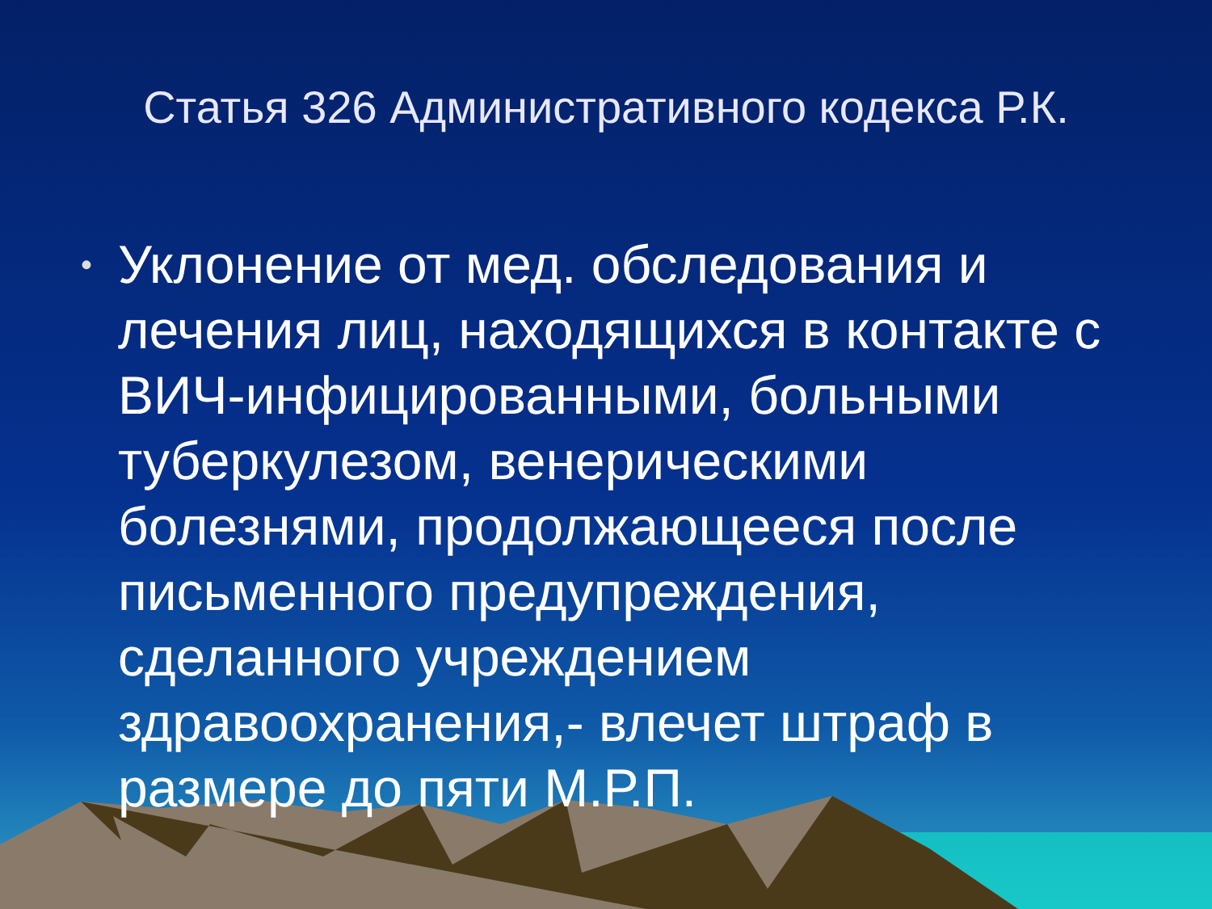Статья 326 Административного кодекса Р.К.
• Уклонение от мед. обследования и лечения лиц, находящихся в контакте с ВИЧ-инфицированными, больными туберкулезом, венерическими болезнями, продолжающееся после письменного предупреждения, сделанного учреждением здравоохранения,- влечет штраф в размере до пяти М.Р.П.